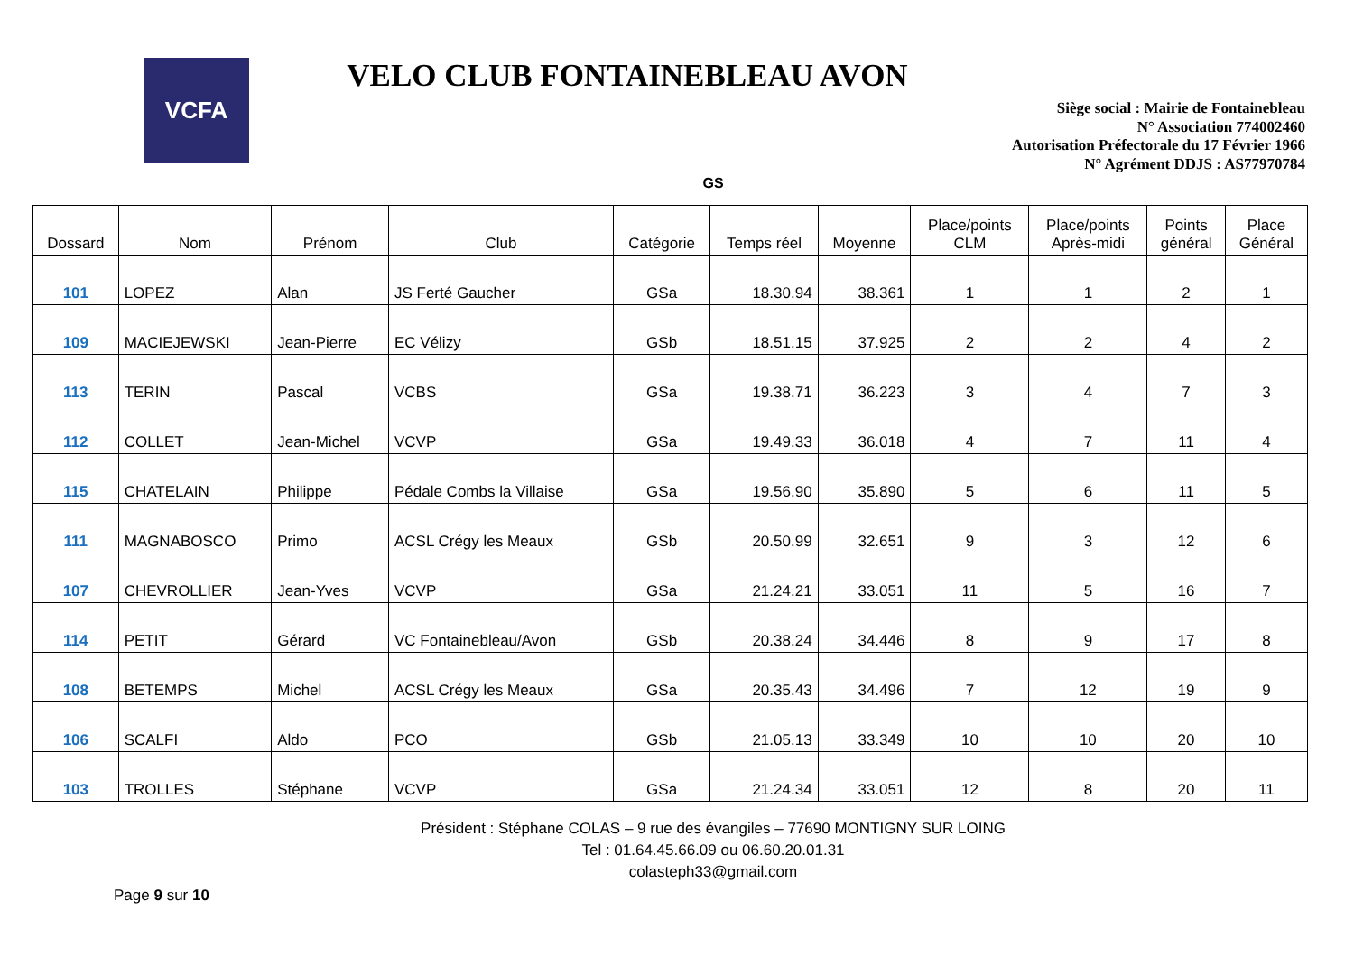VCFA
VELO CLUB FONTAINEBLEAU AVON
Siège social : Mairie de Fontainebleau
N° Association 774002460
Autorisation Préfectorale du 17 Février 1966
N° Agrément DDJS : AS77970784
GS
| Dossard | Nom | Prénom | Club | Catégorie | Temps réel | Moyenne | Place/points CLM | Place/points Après-midi | Points général | Place Général |
| --- | --- | --- | --- | --- | --- | --- | --- | --- | --- | --- |
| 101 | LOPEZ | Alan | JS Ferté Gaucher | GSa | 18.30.94 | 38.361 | 1 | 1 | 2 | 1 |
| 109 | MACIEJEWSKI | Jean-Pierre | EC Vélizy | GSb | 18.51.15 | 37.925 | 2 | 2 | 4 | 2 |
| 113 | TERIN | Pascal | VCBS | GSa | 19.38.71 | 36.223 | 3 | 4 | 7 | 3 |
| 112 | COLLET | Jean-Michel | VCVP | GSa | 19.49.33 | 36.018 | 4 | 7 | 11 | 4 |
| 115 | CHATELAIN | Philippe | Pédale Combs la Villaise | GSa | 19.56.90 | 35.890 | 5 | 6 | 11 | 5 |
| 111 | MAGNABOSCO | Primo | ACSL Crégy les Meaux | GSb | 20.50.99 | 32.651 | 9 | 3 | 12 | 6 |
| 107 | CHEVROLLIER | Jean-Yves | VCVP | GSa | 21.24.21 | 33.051 | 11 | 5 | 16 | 7 |
| 114 | PETIT | Gérard | VC Fontainebleau/Avon | GSb | 20.38.24 | 34.446 | 8 | 9 | 17 | 8 |
| 108 | BETEMPS | Michel | ACSL Crégy les Meaux | GSa | 20.35.43 | 34.496 | 7 | 12 | 19 | 9 |
| 106 | SCALFI | Aldo | PCO | GSb | 21.05.13 | 33.349 | 10 | 10 | 20 | 10 |
| 103 | TROLLES | Stéphane | VCVP | GSa | 21.24.34 | 33.051 | 12 | 8 | 20 | 11 |
Président : Stéphane COLAS – 9 rue des évangiles – 77690 MONTIGNY SUR LOING
Tel : 01.64.45.66.09 ou 06.60.20.01.31
colasteph33@gmail.com
Page 9 sur 10